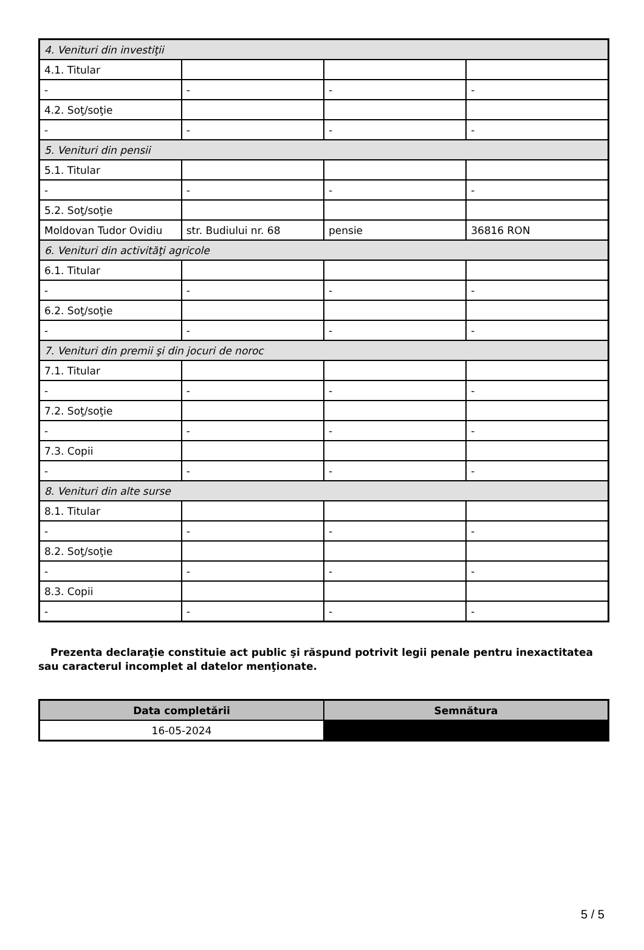| 4. Venituri din investiţii | | | |
| 4.1. Titular | | | |
| - | - | - | - |
| 4.2. Soţ/soţie | | | |
| - | - | - | - |
| 5. Venituri din pensii | | | |
| 5.1. Titular | | | |
| - | - | - | - |
| 5.2. Soţ/soţie | | | |
| Moldovan Tudor Ovidiu | str. Budiului nr. 68 | pensie | 36816 RON |
| 6. Venituri din activităţi agricole | | | |
| 6.1. Titular | | | |
| - | - | - | - |
| 6.2. Soţ/soţie | | | |
| - | - | - | - |
| 7. Venituri din premii şi din jocuri de noroc | | | |
| 7.1. Titular | | | |
| - | - | - | - |
| 7.2. Soţ/soţie | | | |
| - | - | - | - |
| 7.3. Copii | | | |
| - | - | - | - |
| 8. Venituri din alte surse | | | |
| 8.1. Titular | | | |
| - | - | - | - |
| 8.2. Soţ/soţie | | | |
| - | - | - | - |
| 8.3. Copii | | | |
| - | - | - | - |
Prezenta declaraţie constituie act public şi răspund potrivit legii penale pentru inexactitatea sau caracterul incomplet al datelor menţionate.
| Data completării | Semnătura |
| --- | --- |
| 16-05-2024 | |
5 / 5